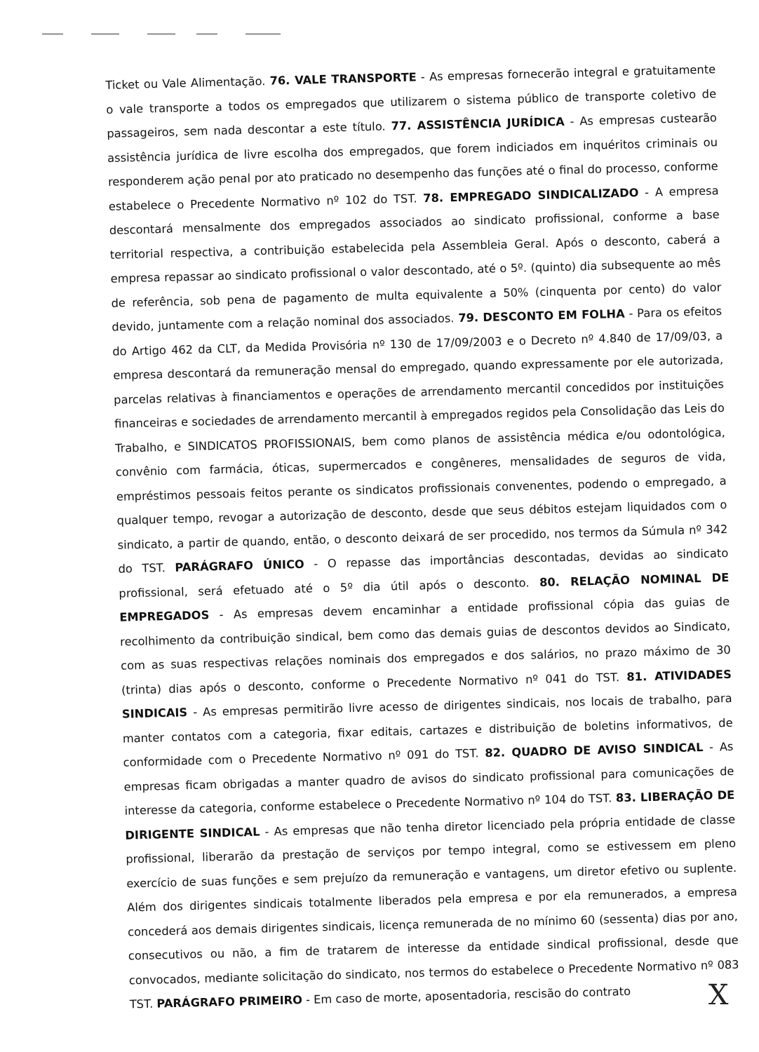Ticket ou Vale Alimentação. 76. VALE TRANSPORTE - As empresas fornecerão integral e gratuitamente o vale transporte a todos os empregados que utilizarem o sistema público de transporte coletivo de passageiros, sem nada descontar a este título. 77. ASSISTÊNCIA JURÍDICA - As empresas custearão assistência jurídica de livre escolha dos empregados, que forem indiciados em inquéritos criminais ou responderem ação penal por ato praticado no desempenho das funções até o final do processo, conforme estabelece o Precedente Normativo nº 102 do TST. 78. EMPREGADO SINDICALIZADO - A empresa descontará mensalmente dos empregados associados ao sindicato profissional, conforme a base territorial respectiva, a contribuição estabelecida pela Assembleia Geral. Após o desconto, caberá a empresa repassar ao sindicato profissional o valor descontado, até o 5º. (quinto) dia subsequente ao mês de referência, sob pena de pagamento de multa equivalente a 50% (cinquenta por cento) do valor devido, juntamente com a relação nominal dos associados. 79. DESCONTO EM FOLHA - Para os efeitos do Artigo 462 da CLT, da Medida Provisória nº 130 de 17/09/2003 e o Decreto nº 4.840 de 17/09/03, a empresa descontará da remuneração mensal do empregado, quando expressamente por ele autorizada, parcelas relativas à financiamentos e operações de arrendamento mercantil concedidos por instituições financeiras e sociedades de arrendamento mercantil à empregados regidos pela Consolidação das Leis do Trabalho, e SINDICATOS PROFISSIONAIS, bem como planos de assistência médica e/ou odontológica, convênio com farmácia, óticas, supermercados e congêneres, mensalidades de seguros de vida, empréstimos pessoais feitos perante os sindicatos profissionais convenentes, podendo o empregado, a qualquer tempo, revogar a autorização de desconto, desde que seus débitos estejam liquidados com o sindicato, a partir de quando, então, o desconto deixará de ser procedido, nos termos da Súmula nº 342 do TST. PARÁGRAFO ÚNICO - O repasse das importâncias descontadas, devidas ao sindicato profissional, será efetuado até o 5º dia útil após o desconto. 80. RELAÇÃO NOMINAL DE EMPREGADOS - As empresas devem encaminhar a entidade profissional cópia das guias de recolhimento da contribuição sindical, bem como das demais guias de descontos devidos ao Sindicato, com as suas respectivas relações nominais dos empregados e dos salários, no prazo máximo de 30 (trinta) dias após o desconto, conforme o Precedente Normativo nº 041 do TST. 81. ATIVIDADES SINDICAIS - As empresas permitirão livre acesso de dirigentes sindicais, nos locais de trabalho, para manter contatos com a categoria, fixar editais, cartazes e distribuição de boletins informativos, de conformidade com o Precedente Normativo nº 091 do TST. 82. QUADRO DE AVISO SINDICAL - As empresas ficam obrigadas a manter quadro de avisos do sindicato profissional para comunicações de interesse da categoria, conforme estabelece o Precedente Normativo nº 104 do TST. 83. LIBERAÇÃO DE DIRIGENTE SINDICAL - As empresas que não tenha diretor licenciado pela própria entidade de classe profissional, liberarão da prestação de serviços por tempo integral, como se estivessem em pleno exercício de suas funções e sem prejuízo da remuneração e vantagens, um diretor efetivo ou suplente. Além dos dirigentes sindicais totalmente liberados pela empresa e por ela remunerados, a empresa concederá aos demais dirigentes sindicais, licença remunerada de no mínimo 60 (sessenta) dias por ano, consecutivos ou não, a fim de tratarem de interesse da entidade sindical profissional, desde que convocados, mediante solicitação do sindicato, nos termos do estabelece o Precedente Normativo nº 083 TST. PARÁGRAFO PRIMEIRO - Em caso de morte, aposentadoria, rescisão do contrato
X